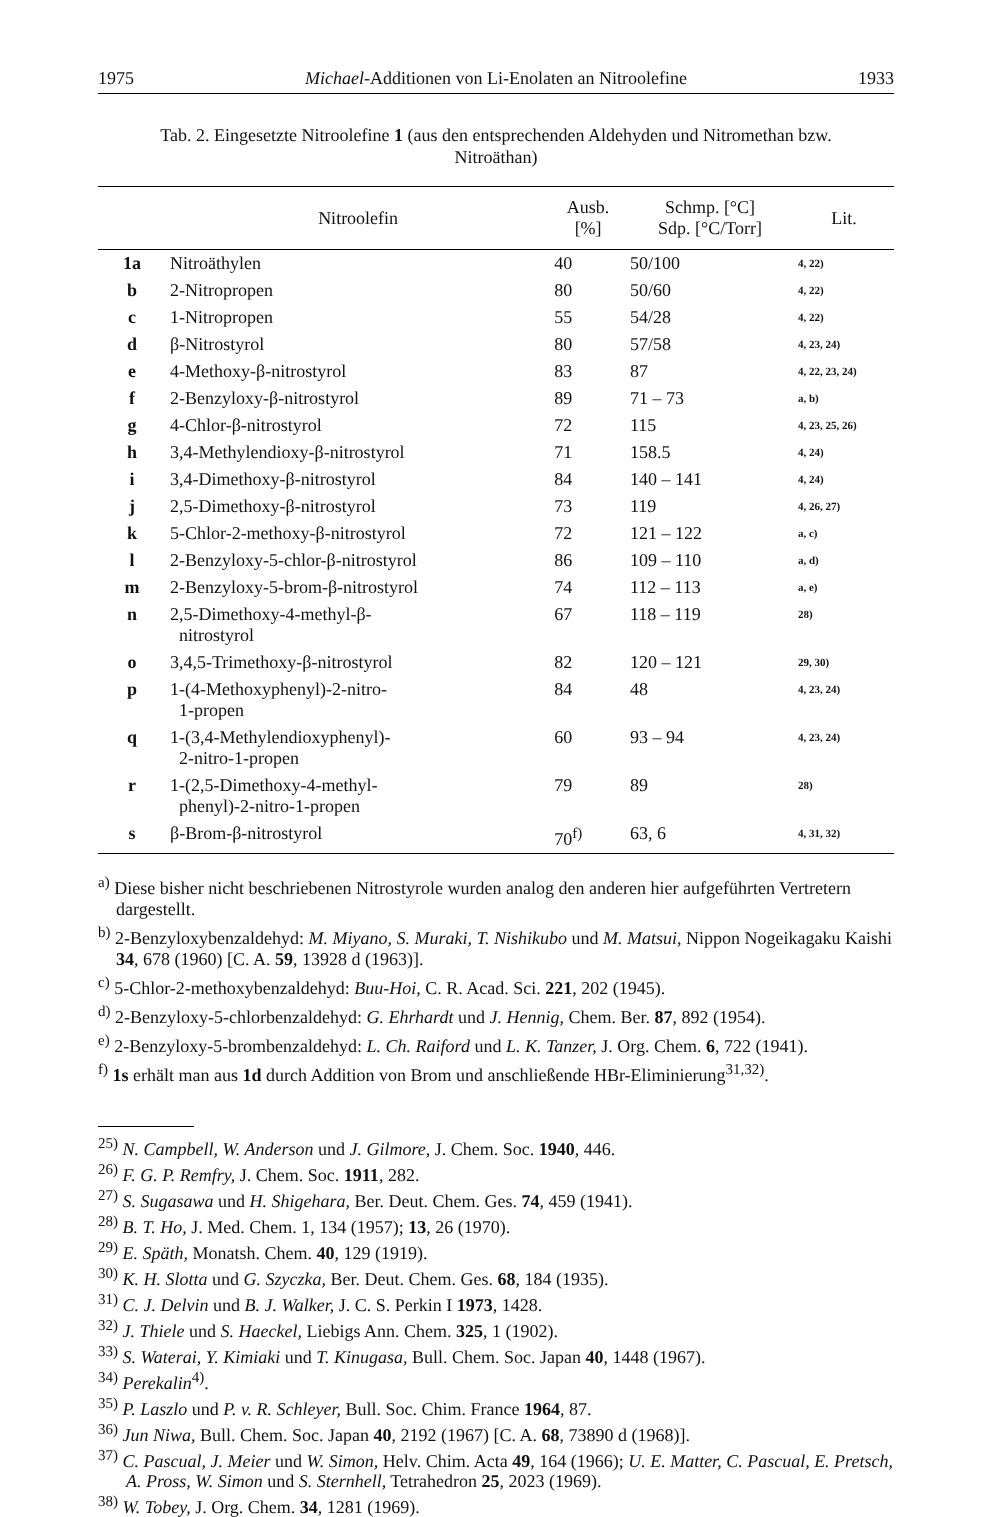1975 Michael-Additionen von Li-Enolaten an Nitroolefine 1933
Tab. 2. Eingesetzte Nitroolefine 1 (aus den entsprechenden Aldehyden und Nitromethan bzw.
Nitroäthan)
| | Nitroolefin | Ausb. [%] | Schmp. [°C] Sdp. [°C/Torr] | Lit. |
| --- | --- | --- | --- | --- |
| 1a | Nitroäthylen | 40 | 50/100 | 4, 22) |
| b | 2-Nitropropen | 80 | 50/60 | 4, 22) |
| c | 1-Nitropropen | 55 | 54/28 | 4, 22) |
| d | β-Nitrostyrol | 80 | 57/58 | 4, 23, 24) |
| e | 4-Methoxy-β-nitrostyrol | 83 | 87 | 4, 22, 23, 24) |
| f | 2-Benzyloxy-β-nitrostyrol | 89 | 71 – 73 | a, b) |
| g | 4-Chlor-β-nitrostyrol | 72 | 115 | 4, 23, 25, 26) |
| h | 3,4-Methylendioxy-β-nitrostyrol | 71 | 158.5 | 4, 24) |
| i | 3,4-Dimethoxy-β-nitrostyrol | 84 | 140 – 141 | 4, 24) |
| j | 2,5-Dimethoxy-β-nitrostyrol | 73 | 119 | 4, 26, 27) |
| k | 5-Chlor-2-methoxy-β-nitrostyrol | 72 | 121 – 122 | a, c) |
| l | 2-Benzyloxy-5-chlor-β-nitrostyrol | 86 | 109 – 110 | a, d) |
| m | 2-Benzyloxy-5-brom-β-nitrostyrol | 74 | 112 – 113 | a, e) |
| n | 2,5-Dimethoxy-4-methyl-β- nitrostyrol | 67 | 118 – 119 | 28) |
| o | 3,4,5-Trimethoxy-β-nitrostyrol | 82 | 120 – 121 | 29, 30) |
| p | 1-(4-Methoxyphenyl)-2-nitro- 1-propen | 84 | 48 | 4, 23, 24) |
| q | 1-(3,4-Methylendioxyphenyl)- 2-nitro-1-propen | 60 | 93 – 94 | 4, 23, 24) |
| r | 1-(2,5-Dimethoxy-4-methyl- phenyl)-2-nitro-1-propen | 79 | 89 | 28) |
| s | β-Brom-β-nitrostyrol | 70<sup>f)</sup> | 63, 6 | 4, 31, 32) |
<sup>a)</sup> Diese bisher nicht beschriebenen Nitrostyrole wurden analog den anderen hier aufgeführten Vertretern dargestellt.
<sup>b)</sup> 2-Benzyloxybenzaldehyd: M. Miyano, S. Muraki, T. Nishikubo und M. Matsui, Nippon Nogeikagaku Kaishi 34, 678 (1960) [C. A. 59, 13928 d (1963)].
<sup>c)</sup> 5-Chlor-2-methoxybenzaldehyd: Buu-Hoi, C. R. Acad. Sci. 221, 202 (1945).
<sup>d)</sup> 2-Benzyloxy-5-chlorbenzaldehyd: G. Ehrhardt und J. Hennig, Chem. Ber. 87, 892 (1954).
<sup>e)</sup> 2-Benzyloxy-5-brombenzaldehyd: L. Ch. Raiford und L. K. Tanzer, J. Org. Chem. 6, 722 (1941).
<sup>f)</sup> 1s erhält man aus 1d durch Addition von Brom und anschließende HBr-Eliminierung<sup>31,32)</sup>.
<sup>25)</sup> N. Campbell, W. Anderson und J. Gilmore, J. Chem. Soc. 1940, 446.
<sup>26)</sup> F. G. P. Remfry, J. Chem. Soc. 1911, 282.
<sup>27)</sup> S. Sugasawa und H. Shigehara, Ber. Deut. Chem. Ges. 74, 459 (1941).
<sup>28)</sup> B. T. Ho, J. Med. Chem. 1, 134 (1957); 13, 26 (1970).
<sup>29)</sup> E. Späth, Monatsh. Chem. 40, 129 (1919).
<sup>30)</sup> K. H. Slotta und G. Szyczka, Ber. Deut. Chem. Ges. 68, 184 (1935).
<sup>31)</sup> C. J. Delvin und B. J. Walker, J. C. S. Perkin I 1973, 1428.
<sup>32)</sup> J. Thiele und S. Haeckel, Liebigs Ann. Chem. 325, 1 (1902).
<sup>33)</sup> S. Waterai, Y. Kimiaki und T. Kinugasa, Bull. Chem. Soc. Japan 40, 1448 (1967).
<sup>34)</sup> Perekalin<sup>4)</sup>.
<sup>35)</sup> P. Laszlo und P. v. R. Schleyer, Bull. Soc. Chim. France 1964, 87.
<sup>36)</sup> Jun Niwa, Bull. Chem. Soc. Japan 40, 2192 (1967) [C. A. 68, 73890 d (1968)].
<sup>37)</sup> C. Pascual, J. Meier und W. Simon, Helv. Chim. Acta 49, 164 (1966); U. E. Matter, C. Pascual, E. Pretsch, A. Pross, W. Simon und S. Sternhell, Tetrahedron 25, 2023 (1969).
<sup>38)</sup> W. Tobey, J. Org. Chem. 34, 1281 (1969).